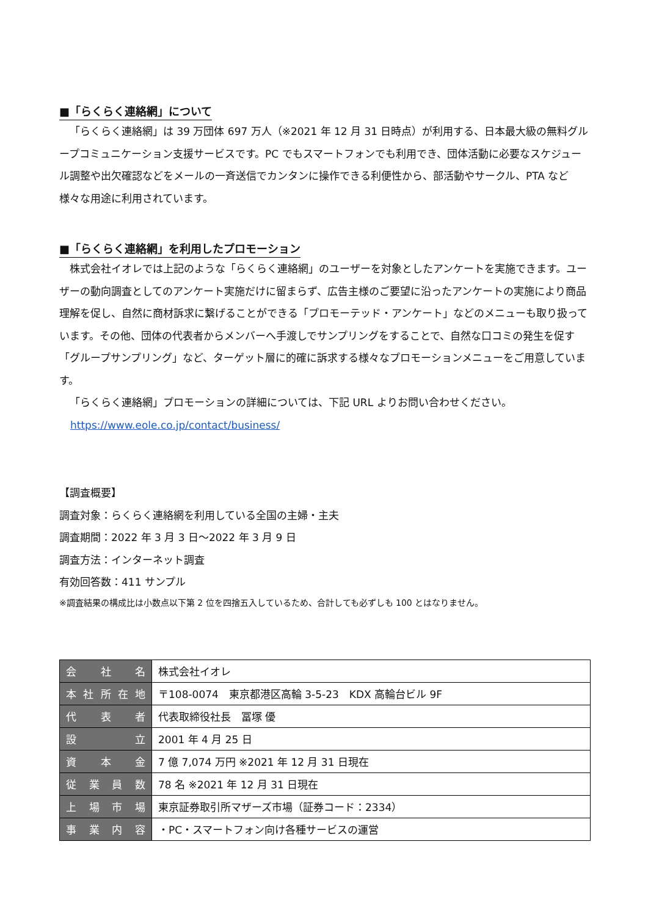■「らくらく連絡網」について
「らくらく連絡網」は 39 万団体 697 万人（※2021 年 12 月 31 日時点）が利用する、日本最大級の無料グループコミュニケーション支援サービスです。PC でもスマートフォンでも利用でき、団体活動に必要なスケジュール調整や出欠確認などをメールの一斉送信でカンタンに操作できる利便性から、部活動やサークル、PTA など様々な用途に利用されています。
■「らくらく連絡網」を利用したプロモーション
株式会社イオレでは上記のような「らくらく連絡網」のユーザーを対象としたアンケートを実施できます。ユーザーの動向調査としてのアンケート実施だけに留まらず、広告主様のご要望に沿ったアンケートの実施により商品理解を促し、自然に商材訴求に繋げることができる「プロモーテッド・アンケート」などのメニューも取り扱っています。その他、団体の代表者からメンバーへ手渡しでサンプリングをすることで、自然な口コミの発生を促す「グループサンプリング」など、ターゲット層に的確に訴求する様々なプロモーションメニューをご用意しています。
「らくらく連絡網」プロモーションの詳細については、下記 URL よりお問い合わせください。
https://www.eole.co.jp/contact/business/
【調査概要】
調査対象：らくらく連絡網を利用している全国の主婦・主夫
調査期間：2022 年 3 月 3 日～2022 年 3 月 9 日
調査方法：インターネット調査
有効回答数：411 サンプル
※調査結果の構成比は小数点以下第 2 位を四捨五入しているため、合計しても必ずしも 100 とはなりません。
| 会社名 | 株式会社イオレ |
| 本社所在地 | 〒108-0074 東京都港区高輪 3-5-23 KDX 高輪台ビル 9F |
| 代表者 | 代表取締役社長 冨塚 優 |
| 設立 | 2001 年 4 月 25 日 |
| 資本金 | 7 億 7,074 万円 ※2021 年 12 月 31 日現在 |
| 従業員数 | 78 名 ※2021 年 12 月 31 日現在 |
| 上場市場 | 東京証券取引所マザーズ市場（証券コード：2334） |
| 事業内容 | ・PC・スマートフォン向け各種サービスの運営 |